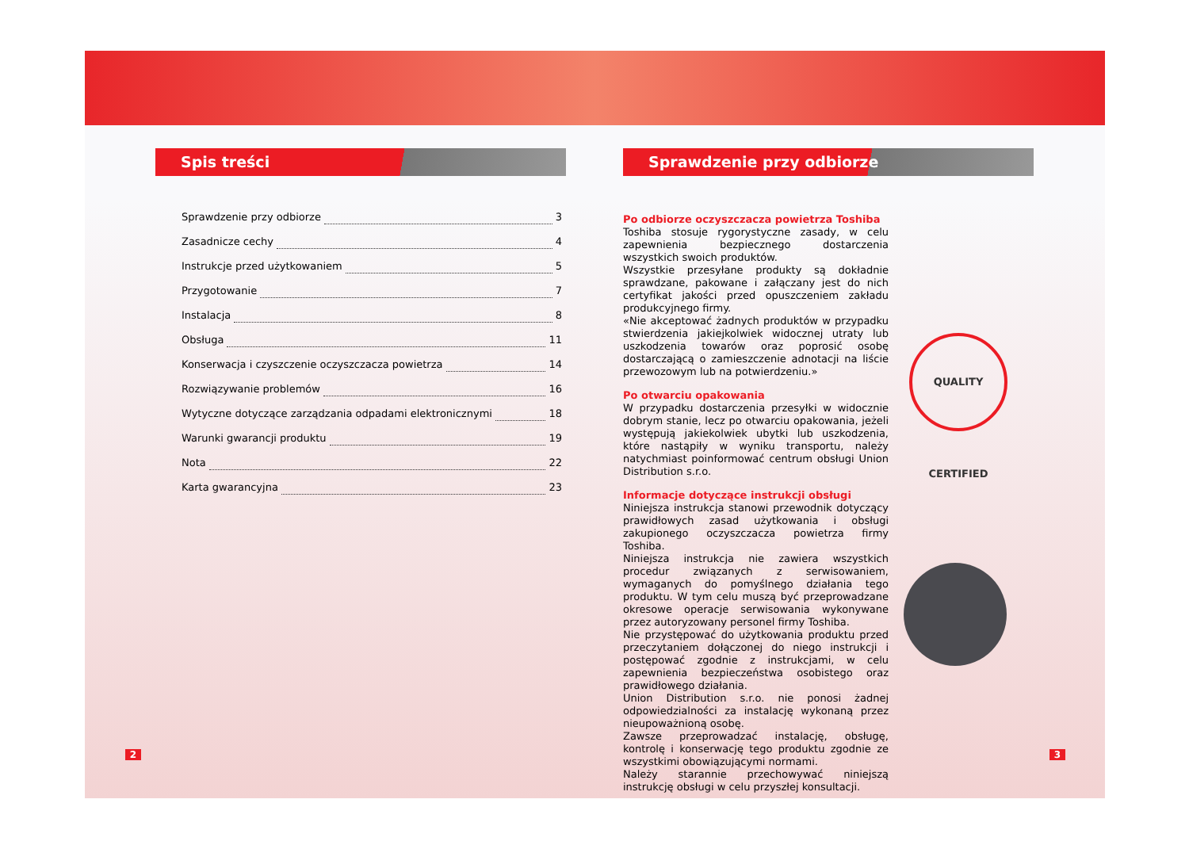QUALITY CERTIFIED
Spis treści
Sprawdzenie przy odbiorze 3
Zasadnicze cechy 4
Instrukcje przed użytkowaniem 5
Przygotowanie 7
Instalacja 8
Obsługa 11
Konserwacja i czyszczenie oczyszczacza powietrza 14
Rozwiązywanie problemów 16
Wytyczne dotyczące zarządzania odpadami elektronicznymi 18
Warunki gwarancji produktu 19
Nota 22
Karta gwarancyjna 23
Sprawdzenie przy odbiorze
Po odbiorze oczyszczacza powietrza Toshiba
Toshiba stosuje rygorystyczne zasady, w celu zapewnienia bezpiecznego dostarczenia wszystkich swoich produktów.
Wszystkie przesyłane produkty są dokładnie sprawdzane, pakowane i załączany jest do nich certyfikat jakości przed opuszczeniem zakładu produkcyjnego firmy.
«Nie akceptować żadnych produktów w przypadku stwierdzenia jakiejkolwiek widocznej utraty lub uszkodzenia towarów oraz poprosić osobę dostarczającą o zamieszczenie adnotacji na liście przewozowym lub na potwierdzeniu.»
Po otwarciu opakowania
W przypadku dostarczenia przesyłki w widocznie dobrym stanie, lecz po otwarciu opakowania, jeżeli występują jakiekolwiek ubytki lub uszkodzenia, które nastąpiły w wyniku transportu, należy natychmiast poinformować centrum obsługi Union Distribution s.r.o.
Informacje dotyczące instrukcji obsługi
Niniejsza instrukcja stanowi przewodnik dotyczący prawidłowych zasad użytkowania i obsługi zakupionego oczyszczacza powietrza firmy Toshiba.
Niniejsza instrukcja nie zawiera wszystkich procedur związanych z serwisowaniem, wymaganych do pomyślnego działania tego produktu. W tym celu muszą być przeprowadzane okresowe operacje serwisowania wykonywane przez autoryzowany personel firmy Toshiba.
Nie przystępować do użytkowania produktu przed przeczytaniem dołączonej do niego instrukcji i postępować zgodnie z instrukcjami, w celu zapewnienia bezpieczeństwa osobistego oraz prawidłowego działania.
Union Distribution s.r.o. nie ponosi żadnej odpowiedzialności za instalację wykonaną przez nieupoważnioną osobę.
Zawsze przeprowadzać instalację, obsługę, kontrolę i konserwację tego produktu zgodnie ze wszystkimi obowiązującymi normami.
Należy starannie przechowywać niniejszą instrukcję obsługi w celu przyszłej konsultacji.
2 3